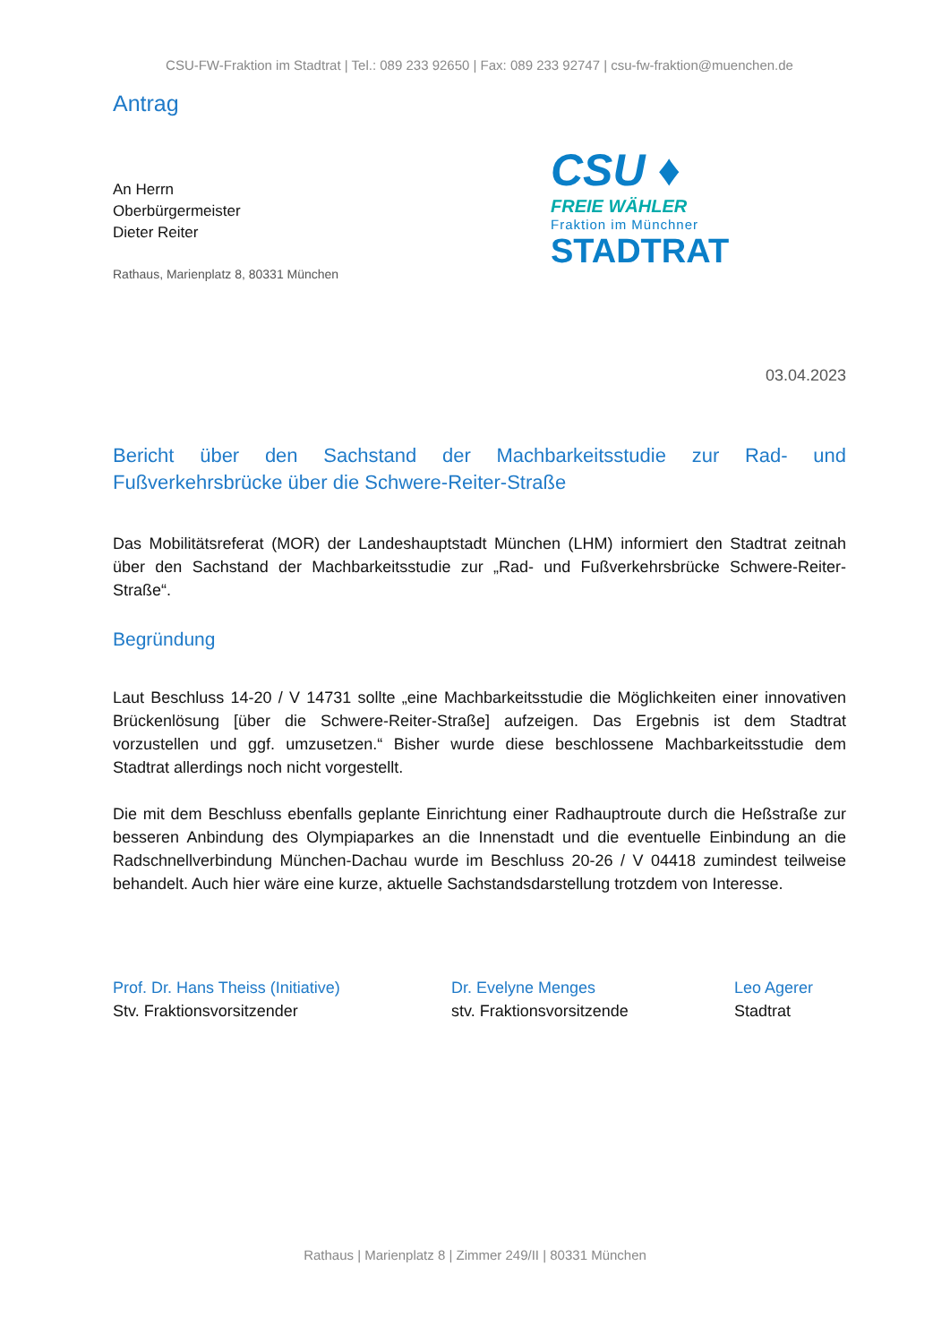CSU-FW-Fraktion im Stadtrat | Tel.: 089 233 92650 | Fax: 089 233 92747 | csu-fw-fraktion@muenchen.de
Antrag
An Herrn
Oberbürgermeister
Dieter Reiter
Rathaus, Marienplatz 8, 80331 München
CSU ♦
FREIE WÄHLER
Fraktion im Münchner
STADTRAT
03.04.2023
Bericht über den Sachstand der Machbarkeitsstudie zur Rad- und Fußverkehrsbrücke über die Schwere-Reiter-Straße
Das Mobilitätsreferat (MOR) der Landeshauptstadt München (LHM) informiert den Stadtrat zeitnah über den Sachstand der Machbarkeitsstudie zur „Rad- und Fußverkehrsbrücke Schwere-Reiter-Straße“.
Begründung
Laut Beschluss 14-20 / V 14731 sollte „eine Machbarkeitsstudie die Möglichkeiten einer innovativen Brückenlösung [über die Schwere-Reiter-Straße] aufzeigen. Das Ergebnis ist dem Stadtrat vorzustellen und ggf. umzusetzen.“ Bisher wurde diese beschlossene Machbarkeitsstudie dem Stadtrat allerdings noch nicht vorgestellt.
Die mit dem Beschluss ebenfalls geplante Einrichtung einer Radhauptroute durch die Heßstraße zur besseren Anbindung des Olympiaparkes an die Innenstadt und die eventuelle Einbindung an die Radschnellverbindung München-Dachau wurde im Beschluss 20-26 / V 04418 zumindest teilweise behandelt. Auch hier wäre eine kurze, aktuelle Sachstandsdarstellung trotzdem von Interesse.
Prof. Dr. Hans Theiss (Initiative)
Stv. Fraktionsvorsitzender
Dr. Evelyne Menges
stv. Fraktionsvorsitzende
Leo Agerer
Stadtrat
Rathaus | Marienplatz 8 | Zimmer 249/II | 80331 München